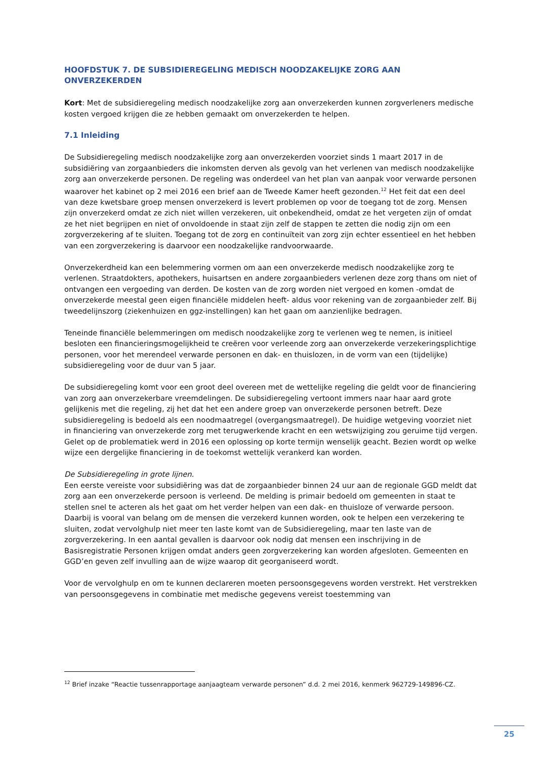HOOFDSTUK 7. DE SUBSIDIEREGELING MEDISCH NOODZAKELIJKE ZORG AAN ONVERZEKERDEN
Kort: Met de subsidieregeling medisch noodzakelijke zorg aan onverzekerden kunnen zorgverleners medische kosten vergoed krijgen die ze hebben gemaakt om onverzekerden te helpen.
7.1 Inleiding
De Subsidieregeling medisch noodzakelijke zorg aan onverzekerden voorziet sinds 1 maart 2017 in de subsidiëring van zorgaanbieders die inkomsten derven als gevolg van het verlenen van medisch noodzakelijke zorg aan onverzekerde personen. De regeling was onderdeel van het plan van aanpak voor verwarde personen waarover het kabinet op 2 mei 2016 een brief aan de Tweede Kamer heeft gezonden.<sup>12</sup> Het feit dat een deel van deze kwetsbare groep mensen onverzekerd is levert problemen op voor de toegang tot de zorg. Mensen zijn onverzekerd omdat ze zich niet willen verzekeren, uit onbekendheid, omdat ze het vergeten zijn of omdat ze het niet begrijpen en niet of onvoldoende in staat zijn zelf de stappen te zetten die nodig zijn om een zorgverzekering af te sluiten. Toegang tot de zorg en continuïteit van zorg zijn echter essentieel en het hebben van een zorgverzekering is daarvoor een noodzakelijke randvoorwaarde.
Onverzekerdheid kan een belemmering vormen om aan een onverzekerde medisch noodzakelijke zorg te verlenen. Straatdokters, apothekers, huisartsen en andere zorgaanbieders verlenen deze zorg thans om niet of ontvangen een vergoeding van derden. De kosten van de zorg worden niet vergoed en komen -omdat de onverzekerde meestal geen eigen financiële middelen heeft- aldus voor rekening van de zorgaanbieder zelf. Bij tweedelijnszorg (ziekenhuizen en ggz-instellingen) kan het gaan om aanzienlijke bedragen.
Teneinde financiële belemmeringen om medisch noodzakelijke zorg te verlenen weg te nemen, is initieel besloten een financieringsmogelijkheid te creëren voor verleende zorg aan onverzekerde verzekeringsplichtige personen, voor het merendeel verwarde personen en dak- en thuislozen, in de vorm van een (tijdelijke) subsidieregeling voor de duur van 5 jaar.
De subsidieregeling komt voor een groot deel overeen met de wettelijke regeling die geldt voor de financiering van zorg aan onverzekerbare vreemdelingen. De subsidieregeling vertoont immers naar haar aard grote gelijkenis met die regeling, zij het dat het een andere groep van onverzekerde personen betreft. Deze subsidieregeling is bedoeld als een noodmaatregel (overgangsmaatregel). De huidige wetgeving voorziet niet in financiering van onverzekerde zorg met terugwerkende kracht en een wetswijziging zou geruime tijd vergen. Gelet op de problematiek werd in 2016 een oplossing op korte termijn wenselijk geacht. Bezien wordt op welke wijze een dergelijke financiering in de toekomst wettelijk verankerd kan worden.
De Subsidieregeling in grote lijnen.
Een eerste vereiste voor subsidiëring was dat de zorgaanbieder binnen 24 uur aan de regionale GGD meldt dat zorg aan een onverzekerde persoon is verleend. De melding is primair bedoeld om gemeenten in staat te stellen snel te acteren als het gaat om het verder helpen van een dak- en thuisloze of verwarde persoon. Daarbij is vooral van belang om de mensen die verzekerd kunnen worden, ook te helpen een verzekering te sluiten, zodat vervolghulp niet meer ten laste komt van de Subsidieregeling, maar ten laste van de zorgverzekering. In een aantal gevallen is daarvoor ook nodig dat mensen een inschrijving in de Basisregistratie Personen krijgen omdat anders geen zorgverzekering kan worden afgesloten. Gemeenten en GGD’en geven zelf invulling aan de wijze waarop dit georganiseerd wordt.
Voor de vervolghulp en om te kunnen declareren moeten persoonsgegevens worden verstrekt. Het verstrekken van persoonsgegevens in combinatie met medische gegevens vereist toestemming van
<sup>12</sup> Brief inzake “Reactie tussenrapportage aanjaagteam verwarde personen” d.d. 2 mei 2016, kenmerk 962729-149896-CZ.
25